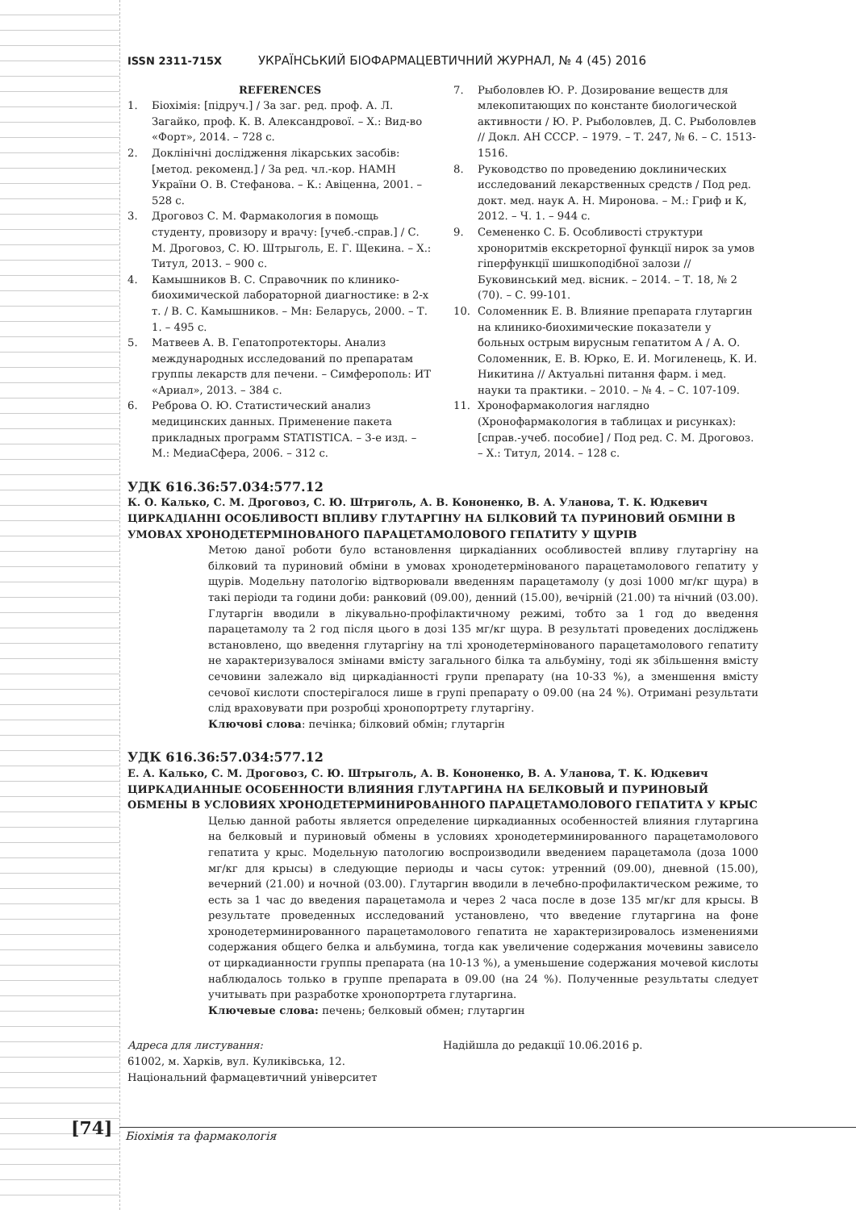ISSN 2311-715X УКРАЇНСЬКИЙ БІОФАРМАЦЕВТИЧНИЙ ЖУРНАЛ, № 4 (45) 2016
REFERENCES
1. Біохімія: [підруч.] / За заг. ред. проф. А. Л. Загайко, проф. К. В. Александрової. – Х.: Вид-во «Форт», 2014. – 728 с.
2. Доклінічні дослідження лікарських засобів: [метод. рекоменд.] / За ред. чл.-кор. НАМН України О. В. Стефанова. – К.: Авіценна, 2001. – 528 с.
3. Дроговоз С. М. Фармакология в помощь студенту, провизору и врачу: [учеб.-справ.] / С. М. Дроговоз, С. Ю. Штрыголь, Е. Г. Щекина. – Х.: Титул, 2013. – 900 с.
4. Камышников В. С. Справочник по клинико-биохимической лабораторной диагностике: в 2-х т. / В. С. Камышников. – Мн: Беларусь, 2000. – Т. 1. – 495 с.
5. Матвеев А. В. Гепатопротекторы. Анализ международных исследований по препаратам группы лекарств для печени. – Симферополь: ИТ «Ариал», 2013. – 384 с.
6. Реброва О. Ю. Статистический анализ медицинских данных. Применение пакета прикладных программ STATISTICA. – 3-е изд. – М.: МедиаСфера, 2006. – 312 с.
7. Рыболовлев Ю. Р. Дозирование веществ для млекопитающих по константе биологической активности / Ю. Р. Рыболовлев, Д. С. Рыболовлев // Докл. АН СССР. – 1979. – Т. 247, № 6. – С. 1513-1516.
8. Руководство по проведению доклинических исследований лекарственных средств / Под ред. докт. мед. наук А. Н. Миронова. – М.: Гриф и К, 2012. – Ч. 1. – 944 с.
9. Семененко С. Б. Особливості структури хроноритмів екскреторної функції нирок за умов гіперфункції шишкоподібної залози // Буковинський мед. вісник. – 2014. – Т. 18, № 2 (70). – С. 99-101.
10. Соломенник Е. В. Влияние препарата глутаргин на клинико-биохимические показатели у больных острым вирусным гепатитом А / А. О. Соломенник, Е. В. Юрко, Е. И. Могиленець, К. И. Никитина // Актуальні питання фарм. і мед. науки та практики. – 2010. – № 4. – С. 107-109.
11. Хронофармакология наглядно (Хронофармакология в таблицах и рисунках): [справ.-учеб. пособие] / Под ред. С. М. Дроговоз. – Х.: Титул, 2014. – 128 с.
УДК 616.36:57.034:577.12
К. О. Калько, С. М. Дроговоз, С. Ю. Штриголь, А. В. Кононенко, В. А. Уланова, Т. К. Юдкевич
ЦИРКАДІАННІ ОСОБЛИВОСТІ ВПЛИВУ ГЛУТАРГІНУ НА БІЛКОВИЙ ТА ПУРИНОВИЙ ОБМІНИ В УМОВАХ ХРОНОДЕТЕРМІНОВАНОГО ПАРАЦЕТАМОЛОВОГО ГЕПАТИТУ У ЩУРІВ
Метою даної роботи було встановлення циркадіанних особливостей впливу глутаргіну на білковий та пуриновий обміни в умовах хронодетермінованого парацетамолового гепатиту у щурів. Модельну патологію відтворювали введенням парацетамолу (у дозі 1000 мг/кг щура) в такі періоди та години доби: ранковий (09.00), денний (15.00), вечірній (21.00) та нічний (03.00). Глутаргін вводили в лікувально-профілактичному режимі, тобто за 1 год до введення парацетамолу та 2 год після цього в дозі 135 мг/кг щура. В результаті проведених досліджень встановлено, що введення глутаргіну на тлі хронодетермінованого парацетамолового гепатиту не характеризувалося змінами вмісту загального білка та альбуміну, тоді як збільшення вмісту сечовини залежало від циркадіанності групи препарату (на 10-33 %), а зменшення вмісту сечової кислоти спостерігалося лише в групі препарату о 09.00 (на 24 %). Отримані результати слід враховувати при розробці хронопортрету глутаргіну.
Ключові слова: печінка; білковий обмін; глутаргін
УДК 616.36:57.034:577.12
Е. А. Калько, С. М. Дроговоз, С. Ю. Штрыголь, А. В. Кононенко, В. А. Уланова, Т. К. Юдкевич
ЦИРКАДИАННЫЕ ОСОБЕННОСТИ ВЛИЯНИЯ ГЛУТАРГИНА НА БЕЛКОВЫЙ И ПУРИНОВЫЙ ОБМЕНЫ В УСЛОВИЯХ ХРОНОДЕТЕРМИНИРОВАННОГО ПАРАЦЕТАМОЛОВОГО ГЕПАТИТА У КРЫС
Целью данной работы является определение циркадианных особенностей влияния глутаргина на белковый и пуриновый обмены в условиях хронодетерминированного парацетамолового гепатита у крыс. Модельную патологию воспроизводили введением парацетамола (доза 1000 мг/кг для крысы) в следующие периоды и часы суток: утренний (09.00), дневной (15.00), вечерний (21.00) и ночной (03.00). Глутаргин вводили в лечебно-профилактическом режиме, то есть за 1 час до введения парацетамола и через 2 часа после в дозе 135 мг/кг для крысы. В результате проведенных исследований установлено, что введение глутаргина на фоне хронодетерминированного парацетамолового гепатита не характеризировалось изменениями содержания общего белка и альбумина, тогда как увеличение содержания мочевины зависело от циркадианности группы препарата (на 10-13 %), а уменьшение содержания мочевой кислоты наблюдалось только в группе препарата в 09.00 (на 24 %). Полученные результаты следует учитывать при разработке хронопортрета глутаргина.
Ключевые слова: печень; белковый обмен; глутаргин
Адреса для листування:
61002, м. Харків, вул. Куликівська, 12.
Національний фармацевтичний університет
Надійшла до редакції 10.06.2016 р.
[74] Біохімія та фармакологія